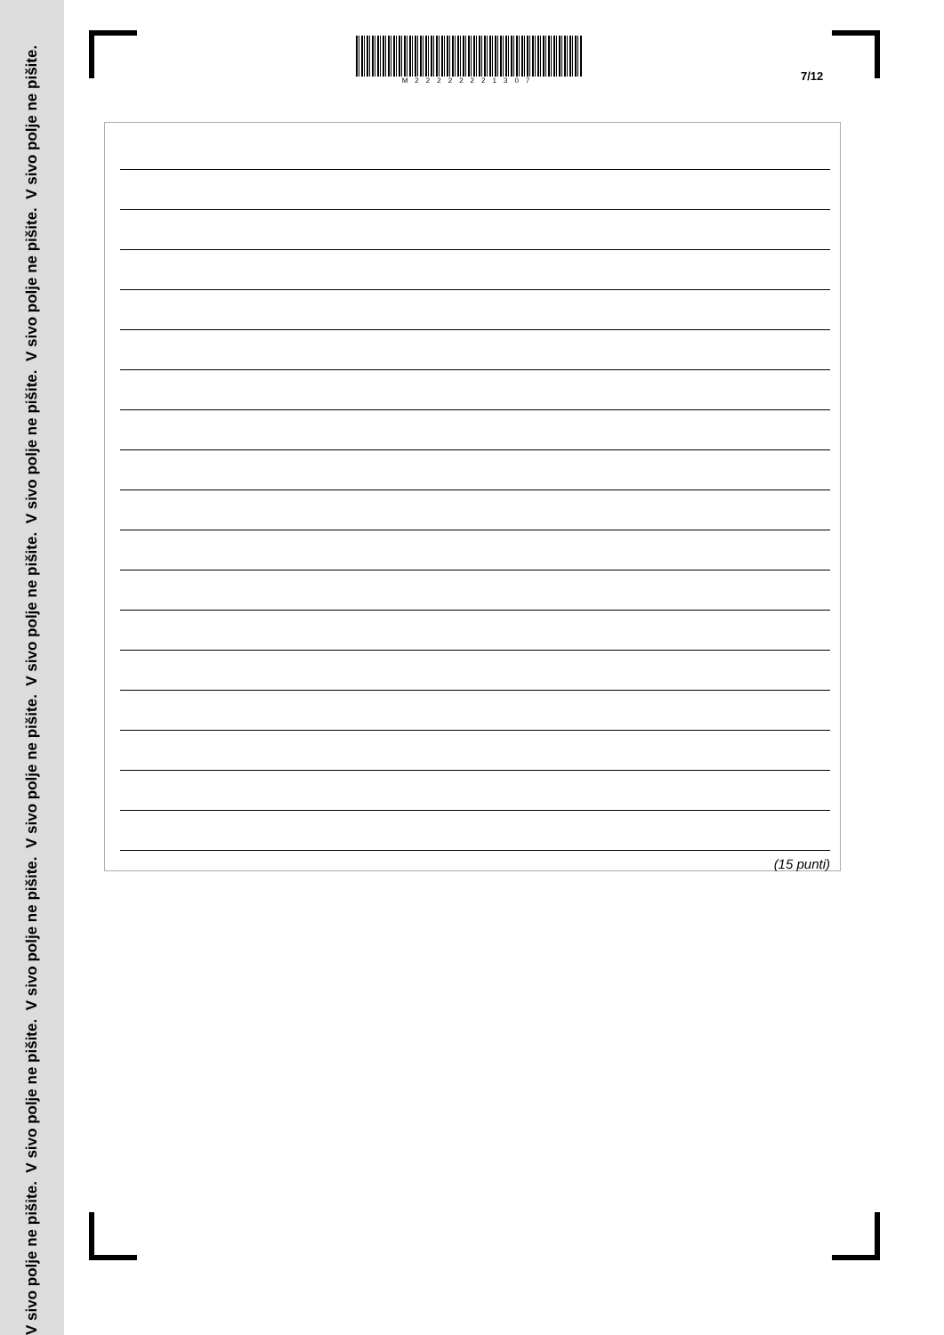V sivo polje ne pišite. V sivo polje ne pišite. V sivo polje ne pišite. V sivo polje ne pišite. V sivo polje ne pišite. V sivo polje ne pišite. V sivo polje ne pišite. V sivo polje ne pišite.
M22222221307
7/12
(15 punti)